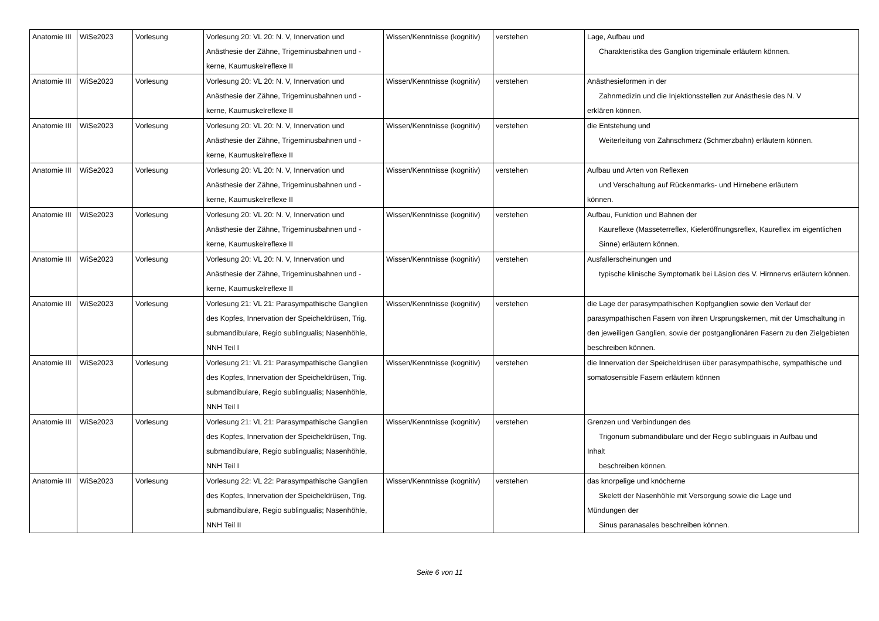| Anatomie III | WiSe2023 | Vorlesung | Vorlesung 20: VL 20: N. V, Innervation und Anästhesie der Zähne, Trigeminusbahnen und -kerne, Kaumuskelreflexe II | Wissen/Kenntnisse (kognitiv) | verstehen | Lage, Aufbau und Charakteristika des Ganglion trigeminale erläutern können. |
| Anatomie III | WiSe2023 | Vorlesung | Vorlesung 20: VL 20: N. V, Innervation und Anästhesie der Zähne, Trigeminusbahnen und -kerne, Kaumuskelreflexe II | Wissen/Kenntnisse (kognitiv) | verstehen | Anästhesieformen in der Zahnmedizin und die Injektionsstellen zur Anästhesie des N. V erklären können. |
| Anatomie III | WiSe2023 | Vorlesung | Vorlesung 20: VL 20: N. V, Innervation und Anästhesie der Zähne, Trigeminusbahnen und -kerne, Kaumuskelreflexe II | Wissen/Kenntnisse (kognitiv) | verstehen | die Entstehung und Weiterleitung von Zahnschmerz (Schmerzbahn) erläutern können. |
| Anatomie III | WiSe2023 | Vorlesung | Vorlesung 20: VL 20: N. V, Innervation und Anästhesie der Zähne, Trigeminusbahnen und -kerne, Kaumuskelreflexe II | Wissen/Kenntnisse (kognitiv) | verstehen | Aufbau und Arten von Reflexen und Verschaltung auf Rückenmarks- und Hirnebene erläutern können. |
| Anatomie III | WiSe2023 | Vorlesung | Vorlesung 20: VL 20: N. V, Innervation und Anästhesie der Zähne, Trigeminusbahnen und -kerne, Kaumuskelreflexe II | Wissen/Kenntnisse (kognitiv) | verstehen | Aufbau, Funktion und Bahnen der Kaureflexe (Masseterreflex, Kieferöffnungsreflex, Kaureflex im eigentlichen Sinne) erläutern können. |
| Anatomie III | WiSe2023 | Vorlesung | Vorlesung 20: VL 20: N. V, Innervation und Anästhesie der Zähne, Trigeminusbahnen und -kerne, Kaumuskelreflexe II | Wissen/Kenntnisse (kognitiv) | verstehen | Ausfallerscheinungen und typische klinische Symptomatik bei Läsion des V. Hirnnervs erläutern können. |
| Anatomie III | WiSe2023 | Vorlesung | Vorlesung 21: VL 21: Parasympathische Ganglien des Kopfes, Innervation der Speicheldrüsen, Trig. submandibulare, Regio sublingualis; Nasenhöhle, NNH Teil I | Wissen/Kenntnisse (kognitiv) | verstehen | die Lage der parasympathischen Kopfganglien sowie den Verlauf der parasympathischen Fasern von ihren Ursprungskernen, mit der Umschaltung in den jeweiligen Ganglien, sowie der postganglionären Fasern zu den Zielgebieten beschreiben können. |
| Anatomie III | WiSe2023 | Vorlesung | Vorlesung 21: VL 21: Parasympathische Ganglien des Kopfes, Innervation der Speicheldrüsen, Trig. submandibulare, Regio sublingualis; Nasenhöhle, NNH Teil I | Wissen/Kenntnisse (kognitiv) | verstehen | die Innervation der Speicheldrüsen über parasympathische, sympathische und somatosensible Fasern erläutern können |
| Anatomie III | WiSe2023 | Vorlesung | Vorlesung 21: VL 21: Parasympathische Ganglien des Kopfes, Innervation der Speicheldrüsen, Trig. submandibulare, Regio sublingualis; Nasenhöhle, NNH Teil I | Wissen/Kenntnisse (kognitiv) | verstehen | Grenzen und Verbindungen des Trigonum submandibulare und der Regio sublinguais in Aufbau und Inhalt beschreiben können. |
| Anatomie III | WiSe2023 | Vorlesung | Vorlesung 22: VL 22: Parasympathische Ganglien des Kopfes, Innervation der Speicheldrüsen, Trig. submandibulare, Regio sublingualis; Nasenhöhle, NNH Teil II | Wissen/Kenntnisse (kognitiv) | verstehen | das knorpelige und knöcherne Skelett der Nasenhöhle mit Versorgung sowie die Lage und Mündungen der Sinus paranasales beschreiben können. |
Seite 6 von 11